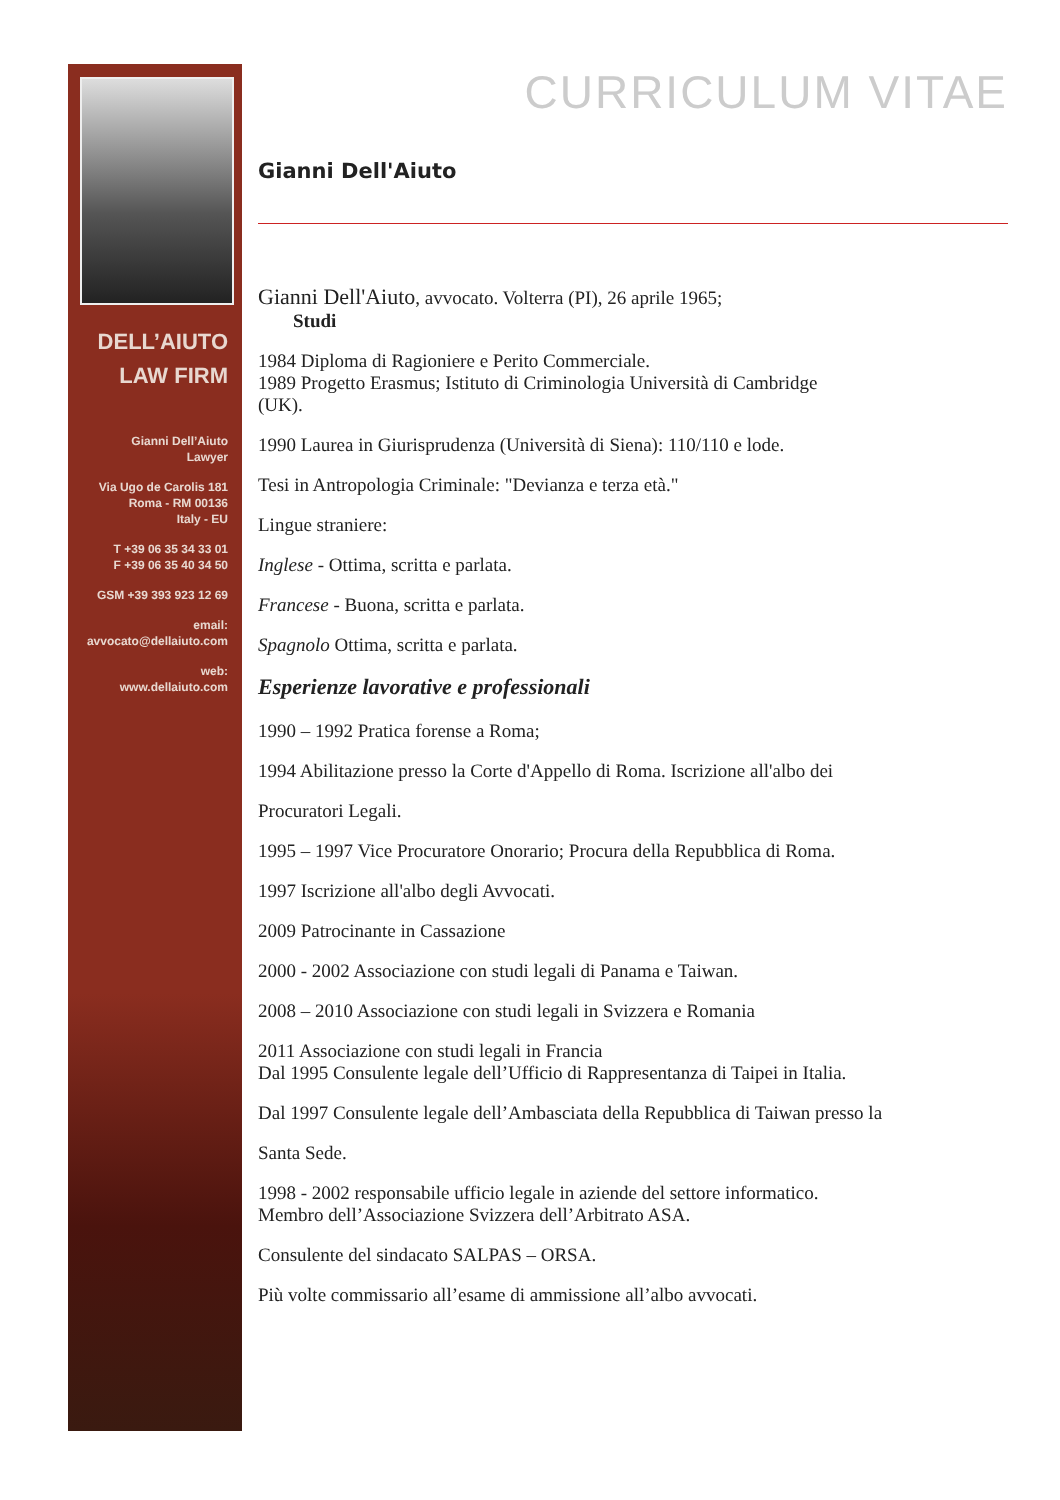DELL’AIUTO
LAW FIRM
Gianni Dell’Aiuto
Lawyer
Via Ugo de Carolis 181
Roma - RM 00136
Italy - EU
T +39 06 35 34 33 01
F +39 06 35 40 34 50
GSM +39 393 923 12 69
email:
avvocato@dellaiuto.com
web:
www.dellaiuto.com
CURRICULUM VITAE
Gianni Dell'Aiuto
Gianni Dell'Aiuto, avvocato. Volterra (PI), 26 aprile 1965;
Studi
1984 Diploma di Ragioniere e Perito Commerciale.
1989 Progetto Erasmus; Istituto di Criminologia Università di Cambridge
(UK).
1990 Laurea in Giurisprudenza (Università di Siena): 110/110 e lode.
Tesi in Antropologia Criminale: "Devianza e terza età."
Lingue straniere:
Inglese - Ottima, scritta e parlata.
Francese - Buona, scritta e parlata.
Spagnolo Ottima, scritta e parlata.
Esperienze lavorative e professionali
1990 – 1992 Pratica forense a Roma;
1994 Abilitazione presso la Corte d'Appello di Roma. Iscrizione all'albo dei
Procuratori Legali.
1995 – 1997 Vice Procuratore Onorario; Procura della Repubblica di Roma.
1997 Iscrizione all'albo degli Avvocati.
2009 Patrocinante in Cassazione
2000 - 2002 Associazione con studi legali di Panama e Taiwan.
2008 – 2010 Associazione con studi legali in Svizzera e Romania
2011 Associazione con studi legali in Francia
Dal 1995 Consulente legale dell’Ufficio di Rappresentanza di Taipei in Italia.
Dal 1997 Consulente legale dell’Ambasciata della Repubblica di Taiwan presso la
Santa Sede.
1998 - 2002 responsabile ufficio legale in aziende del settore informatico.
Membro dell’Associazione Svizzera dell’Arbitrato ASA.
Consulente del sindacato SALPAS – ORSA.
Più volte commissario all’esame di ammissione all’albo avvocati.